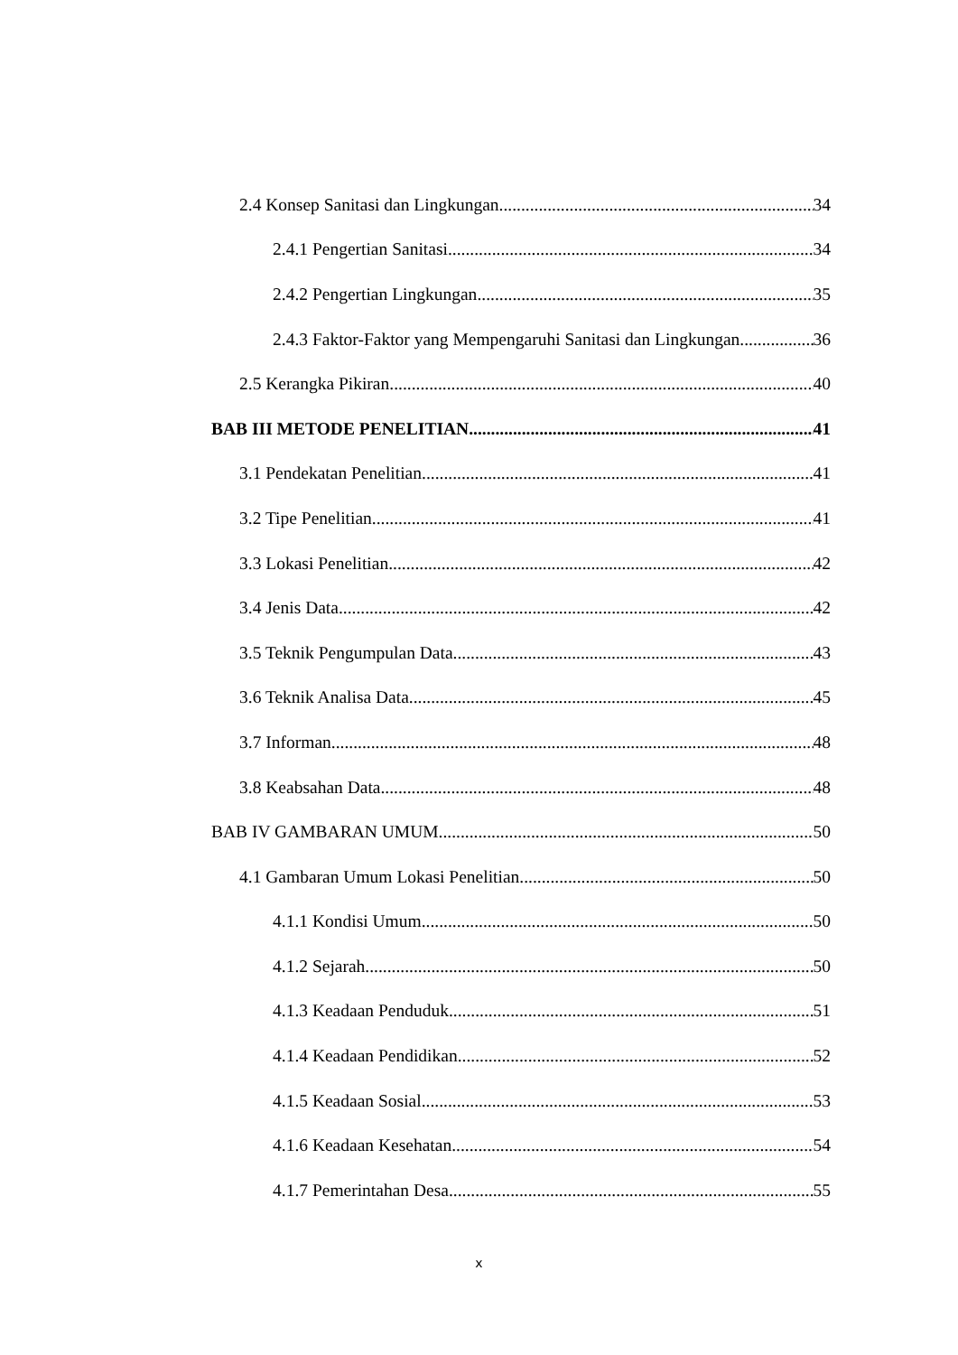2.4 Konsep Sanitasi dan Lingkungan 34
2.4.1 Pengertian Sanitasi 34
2.4.2 Pengertian Lingkungan 35
2.4.3 Faktor-Faktor yang Mempengaruhi Sanitasi dan Lingkungan 36
2.5 Kerangka Pikiran 40
BAB III METODE PENELITIAN 41
3.1 Pendekatan Penelitian 41
3.2 Tipe Penelitian 41
3.3 Lokasi Penelitian 42
3.4 Jenis Data 42
3.5 Teknik Pengumpulan Data 43
3.6 Teknik Analisa Data 45
3.7 Informan 48
3.8 Keabsahan Data 48
BAB IV GAMBARAN UMUM 50
4.1 Gambaran Umum Lokasi Penelitian 50
4.1.1 Kondisi Umum 50
4.1.2 Sejarah 50
4.1.3 Keadaan Penduduk 51
4.1.4 Keadaan Pendidikan 52
4.1.5 Keadaan Sosial 53
4.1.6 Keadaan Kesehatan 54
4.1.7 Pemerintahan Desa 55
x